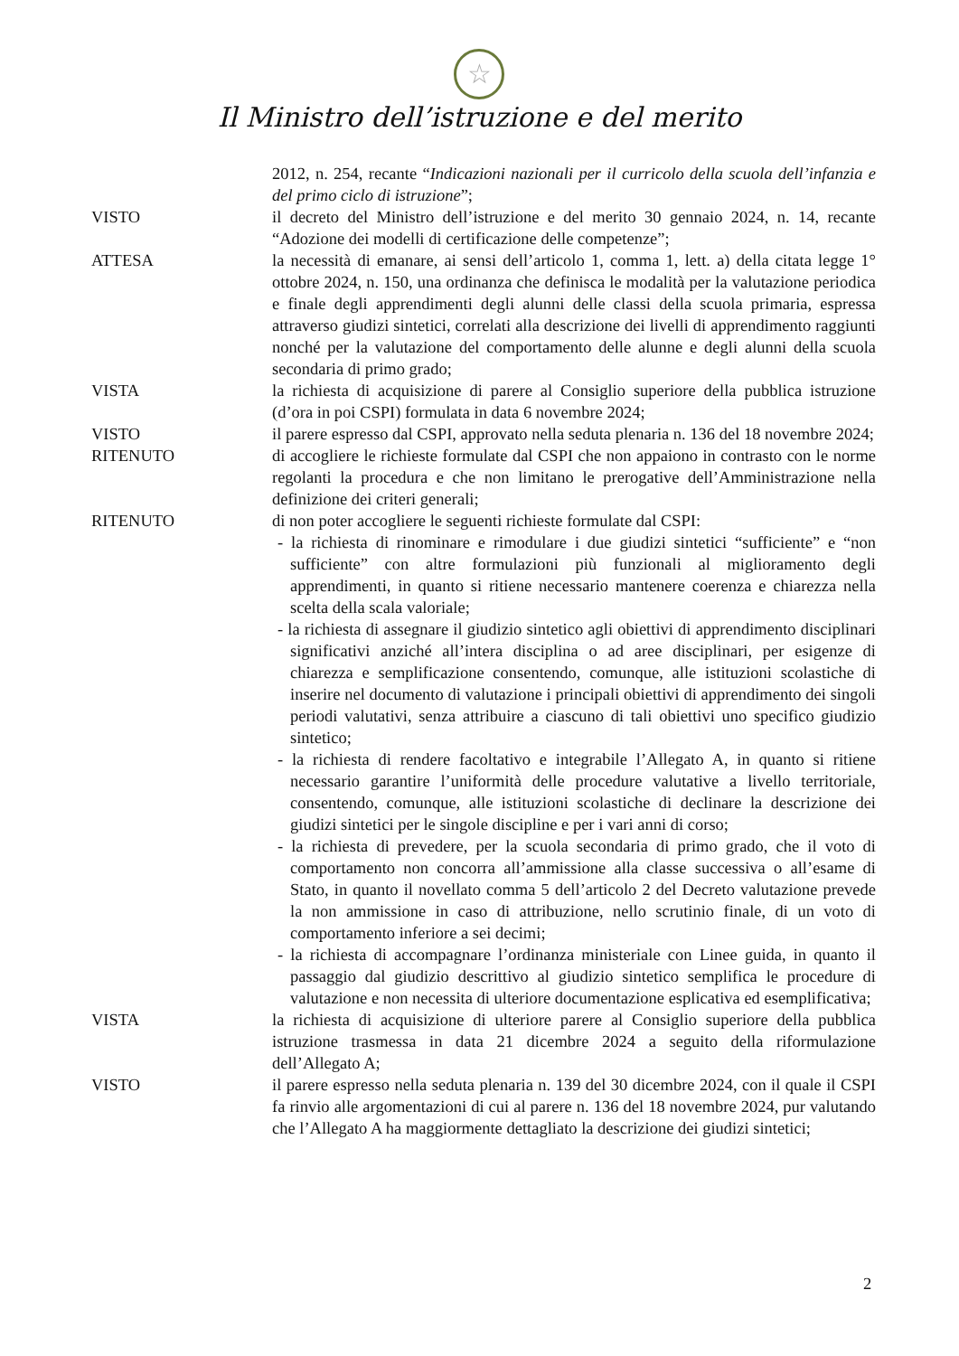☆
Il Ministro dell’istruzione e del merito
2012, n. 254, recante “Indicazioni nazionali per il curricolo della scuola dell’infanzia e del primo ciclo di istruzione”;
VISTO il decreto del Ministro dell’istruzione e del merito 30 gennaio 2024, n. 14, recante “Adozione dei modelli di certificazione delle competenze”;
ATTESA la necessità di emanare, ai sensi dell’articolo 1, comma 1, lett. a) della citata legge 1° ottobre 2024, n. 150, una ordinanza che definisca le modalità per la valutazione periodica e finale degli apprendimenti degli alunni delle classi della scuola primaria, espressa attraverso giudizi sintetici, correlati alla descrizione dei livelli di apprendimento raggiunti nonché per la valutazione del comportamento delle alunne e degli alunni della scuola secondaria di primo grado;
VISTA la richiesta di acquisizione di parere al Consiglio superiore della pubblica istruzione (d’ora in poi CSPI) formulata in data 6 novembre 2024;
VISTO il parere espresso dal CSPI, approvato nella seduta plenaria n. 136 del 18 novembre 2024;
RITENUTO di accogliere le richieste formulate dal CSPI che non appaiono in contrasto con le norme regolanti la procedura e che non limitano le prerogative dell’Amministrazione nella definizione dei criteri generali;
RITENUTO di non poter accogliere le seguenti richieste formulate dal CSPI:
- la richiesta di rinominare e rimodulare i due giudizi sintetici “sufficiente” e “non sufficiente” con altre formulazioni più funzionali al miglioramento degli apprendimenti, in quanto si ritiene necessario mantenere coerenza e chiarezza nella scelta della scala valoriale;
- la richiesta di assegnare il giudizio sintetico agli obiettivi di apprendimento disciplinari significativi anziché all’intera disciplina o ad aree disciplinari, per esigenze di chiarezza e semplificazione consentendo, comunque, alle istituzioni scolastiche di inserire nel documento di valutazione i principali obiettivi di apprendimento dei singoli periodi valutativi, senza attribuire a ciascuno di tali obiettivi uno specifico giudizio sintetico;
- la richiesta di rendere facoltativo e integrabile l’Allegato A, in quanto si ritiene necessario garantire l’uniformità delle procedure valutative a livello territoriale, consentendo, comunque, alle istituzioni scolastiche di declinare la descrizione dei giudizi sintetici per le singole discipline e per i vari anni di corso;
- la richiesta di prevedere, per la scuola secondaria di primo grado, che il voto di comportamento non concorra all’ammissione alla classe successiva o all’esame di Stato, in quanto il novellato comma 5 dell’articolo 2 del Decreto valutazione prevede la non ammissione in caso di attribuzione, nello scrutinio finale, di un voto di comportamento inferiore a sei decimi;
- la richiesta di accompagnare l’ordinanza ministeriale con Linee guida, in quanto il passaggio dal giudizio descrittivo al giudizio sintetico semplifica le procedure di valutazione e non necessita di ulteriore documentazione esplicativa ed esemplificativa;
VISTA la richiesta di acquisizione di ulteriore parere al Consiglio superiore della pubblica istruzione trasmessa in data 21 dicembre 2024 a seguito della riformulazione dell’Allegato A;
VISTO il parere espresso nella seduta plenaria n. 139 del 30 dicembre 2024, con il quale il CSPI fa rinvio alle argomentazioni di cui al parere n. 136 del 18 novembre 2024, pur valutando che l’Allegato A ha maggiormente dettagliato la descrizione dei giudizi sintetici;
2